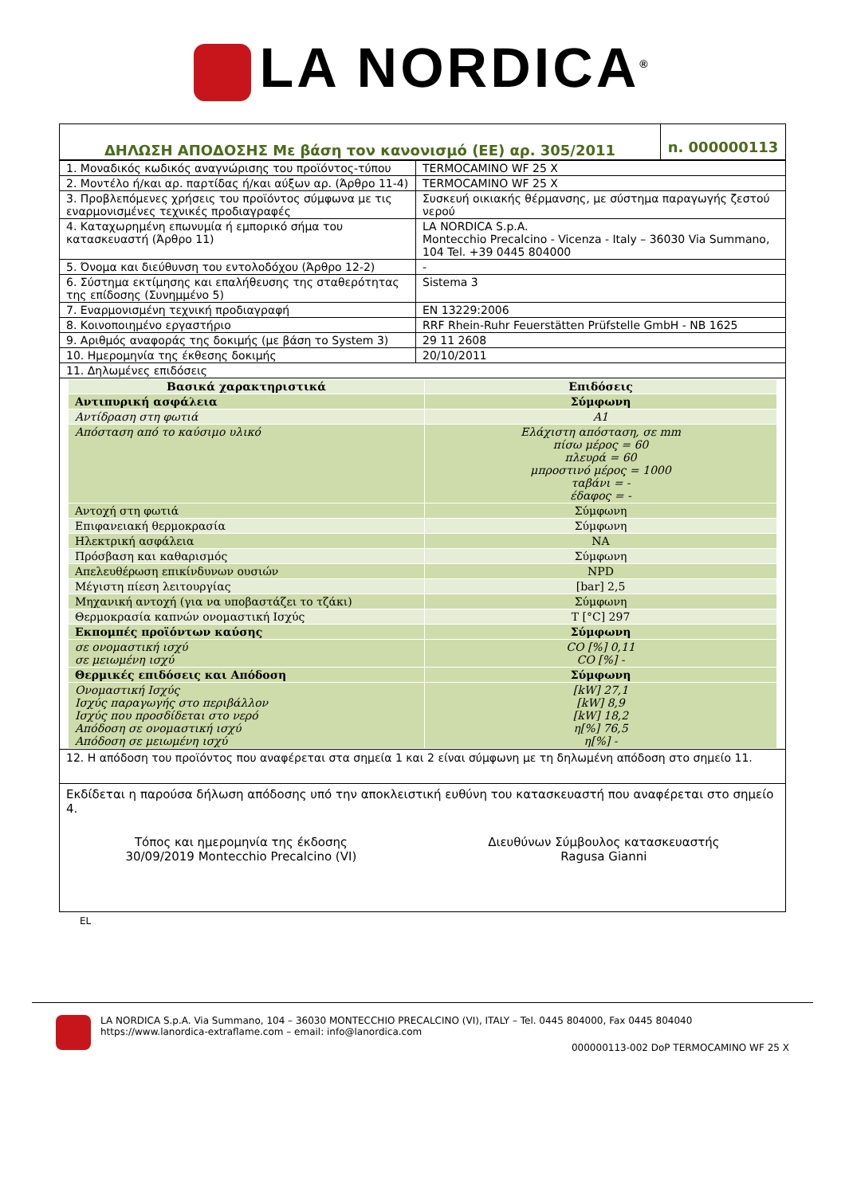LA NORDICA<sup>®</sup>
| ΔΗΛΩΣΗ ΑΠΟΔΟΣΗΣ Με βάση τον κανονισμό (ΕΕ) αρ. 305/2011 | n. 000000113 |
| 1. Μοναδικός κωδικός αναγνώρισης του προϊόντος-τύπου | TERMOCAMINO WF 25 X |
| 2. Μοντέλο ή/και αρ. παρτίδας ή/και αύξων αρ. (Άρθρο 11-4) | TERMOCAMINO WF 25 X |
| 3. Προβλεπόμενες χρήσεις του προϊόντος σύμφωνα με τις εναρμονισμένες τεχνικές προδιαγραφές | Συσκευή οικιακής θέρμανσης, με σύστημα παραγωγής ζεστού νερού |
| 4. Καταχωρημένη επωνυμία ή εμπορικό σήμα του κατασκευαστή (Άρθρο 11) | LA NORDICA S.p.A. Montecchio Precalcino - Vicenza - Italy – 36030 Via Summano, 104 Tel. +39 0445 804000 |
| 5. Όνομα και διεύθυνση του εντολοδόχου (Άρθρο 12-2) | - |
| 6. Σύστημα εκτίμησης και επαλήθευσης της σταθερότητας της επίδοσης (Συνημμένο 5) | Sistema 3 |
| 7. Εναρμονισμένη τεχνική προδιαγραφή | EN 13229:2006 |
| 8. Κοινοποιημένο εργαστήριο | RRF Rhein-Ruhr Feuerstätten Prüfstelle GmbH - NB 1625 |
| 9. Αριθμός αναφοράς της δοκιμής (με βάση το System 3) | 29 11 2608 |
| 10. Ημερομηνία της έκθεσης δοκιμής | 20/10/2011 |
| 11. Δηλωμένες επιδόσεις | |
| Βασικά χαρακτηριστικά | Επιδόσεις |
| --- | --- |
| Αντιπυρική ασφάλεια | Σύμφωνη |
| Αντίδραση στη φωτιά | A1 |
| Απόσταση από το καύσιμο υλικό | Ελάχιστη απόσταση, σε mm πίσω μέρος = 60 πλευρά = 60 μπροστινό μέρος = 1000 ταβάνι = - έδαφος = - |
| Αντοχή στη φωτιά | Σύμφωνη |
| Επιφανειακή θερμοκρασία | Σύμφωνη |
| Ηλεκτρική ασφάλεια | NA |
| Πρόσβαση και καθαρισμός | Σύμφωνη |
| Απελευθέρωση επικίνδυνων ουσιών | NPD |
| Μέγιστη πίεση λειτουργίας | [bar] 2,5 |
| Μηχανική αντοχή (για να υποβαστάζει το τζάκι) | Σύμφωνη |
| Θερμοκρασία καπνών ονομαστική Ισχύς | T [°C] 297 |
| Εκπομπές προϊόντων καύσης | Σύμφωνη |
| σε ονομαστική ισχύ σε μειωμένη ισχύ | CO [%] 0,11 CO [%] - |
| Θερμικές επιδόσεις και Απόδοση | Σύμφωνη |
| Ονομαστική Ισχύς Ισχύς παραγωγής στο περιβάλλον Ισχύς που προσδίδεται στο νερό Απόδοση σε ονομαστική ισχύ Απόδοση σε μειωμένη ισχύ | [kW] 27,1 [kW] 8,9 [kW] 18,2 η[%] 76,5 η[%] - |
12. Η απόδοση του προϊόντος που αναφέρεται στα σημεία 1 και 2 είναι σύμφωνη με τη δηλωμένη απόδοση στο σημείο 11.
Εκδίδεται η παρούσα δήλωση απόδοσης υπό την αποκλειστική ευθύνη του κατασκευαστή που αναφέρεται στο σημείο 4.
Τόπος και ημερομηνία της έκδοσης
30/09/2019 Montecchio Precalcino (VI)
Διευθύνων Σύμβουλος κατασκευαστής
Ragusa Gianni
EL
LA NORDICA S.p.A. Via Summano, 104 – 36030 MONTECCHIO PRECALCINO (VI), ITALY – Tel. 0445 804000, Fax 0445 804040
https://www.lanordica-extraflame.com – email: info@lanordica.com
000000113-002 DoP TERMOCAMINO WF 25 X